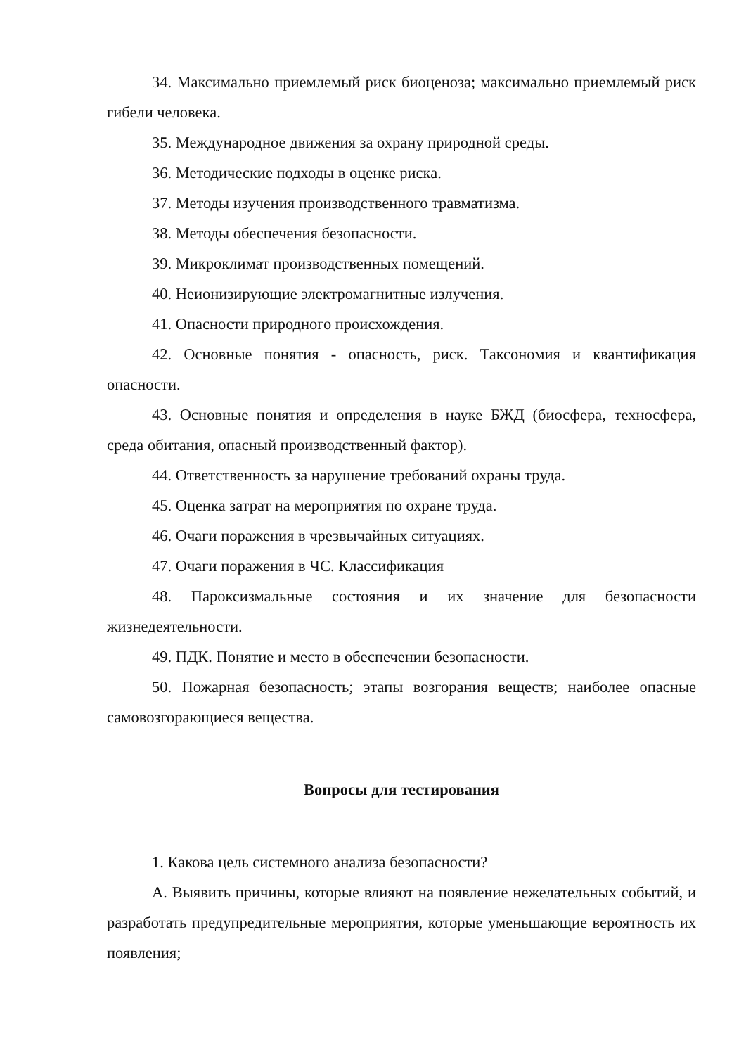34. Максимально приемлемый риск биоценоза; максимально приемлемый риск гибели человека.
35. Международное движения за охрану природной среды.
36. Методические подходы в оценке риска.
37. Методы изучения производственного травматизма.
38. Методы обеспечения безопасности.
39. Микроклимат производственных помещений.
40. Неионизирующие электромагнитные излучения.
41. Опасности природного происхождения.
42. Основные понятия - опасность, риск. Таксономия и квантификация опасности.
43. Основные понятия и определения в науке БЖД (биосфера, техносфера, среда обитания, опасный производственный фактор).
44. Ответственность за нарушение требований охраны труда.
45. Оценка затрат на мероприятия по охране труда.
46. Очаги поражения в чрезвычайных ситуациях.
47. Очаги поражения в ЧС. Классификация
48. Пароксизмальные состояния и их значение для безопасности жизнедеятельности.
49. ПДК. Понятие и место в обеспечении безопасности.
50. Пожарная безопасность; этапы возгорания веществ; наиболее опасные самовозгорающиеся вещества.
Вопросы для тестирования
1. Какова цель системного анализа безопасности?
А. Выявить причины, которые влияют на появление нежелательных событий, и разработать предупредительные мероприятия, которые уменьшающие вероятность их появления;